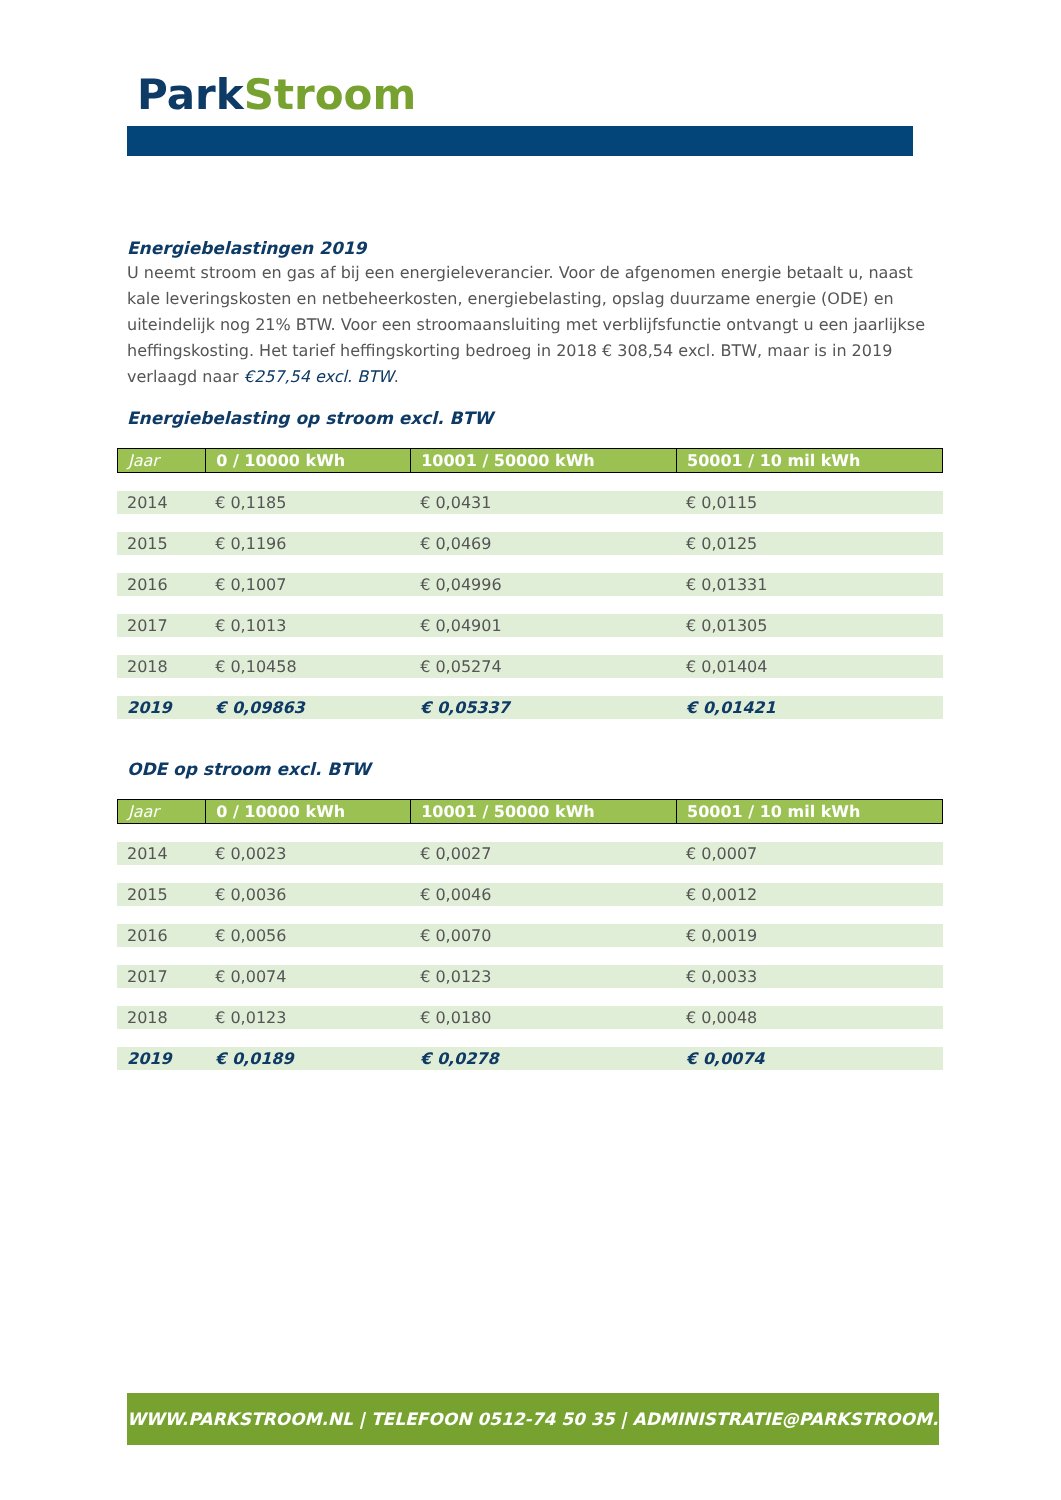Park Stroom
Energiebelastingen 2019
U neemt stroom en gas af bij een energieleverancier. Voor de afgenomen energie betaalt u, naast kale leveringskosten en netbeheerkosten, energiebelasting, opslag duurzame energie (ODE) en uiteindelijk nog 21% BTW. Voor een stroomaansluiting met verblijfsfunctie ontvangt u een jaarlijkse heffingskosting. Het tarief heffingskorting bedroeg in 2018 € 308,54 excl. BTW, maar is in 2019 verlaagd naar €257,54 excl. BTW.
Energiebelasting op stroom excl. BTW
| Jaar | 0 / 10000 kWh | 10001 / 50000 kWh | 50001 / 10 mil kWh |
| --- | --- | --- | --- |
| 2014 | € 0,1185 | € 0,0431 | € 0,0115 |
| 2015 | € 0,1196 | € 0,0469 | € 0,0125 |
| 2016 | € 0,1007 | € 0,04996 | € 0,01331 |
| 2017 | € 0,1013 | € 0,04901 | € 0,01305 |
| 2018 | € 0,10458 | € 0,05274 | € 0,01404 |
| 2019 | € 0,09863 | € 0,05337 | € 0,01421 |
ODE op stroom excl. BTW
| Jaar | 0 / 10000 kWh | 10001 / 50000 kWh | 50001 / 10 mil kWh |
| --- | --- | --- | --- |
| 2014 | € 0,0023 | € 0,0027 | € 0,0007 |
| 2015 | € 0,0036 | € 0,0046 | € 0,0012 |
| 2016 | € 0,0056 | € 0,0070 | € 0,0019 |
| 2017 | € 0,0074 | € 0,0123 | € 0,0033 |
| 2018 | € 0,0123 | € 0,0180 | € 0,0048 |
| 2019 | € 0,0189 | € 0,0278 | € 0,0074 |
WWW.PARKSTROOM.NL | TELEFOON 0512-74 50 35 | ADMINISTRATIE@PARKSTROOM.NL